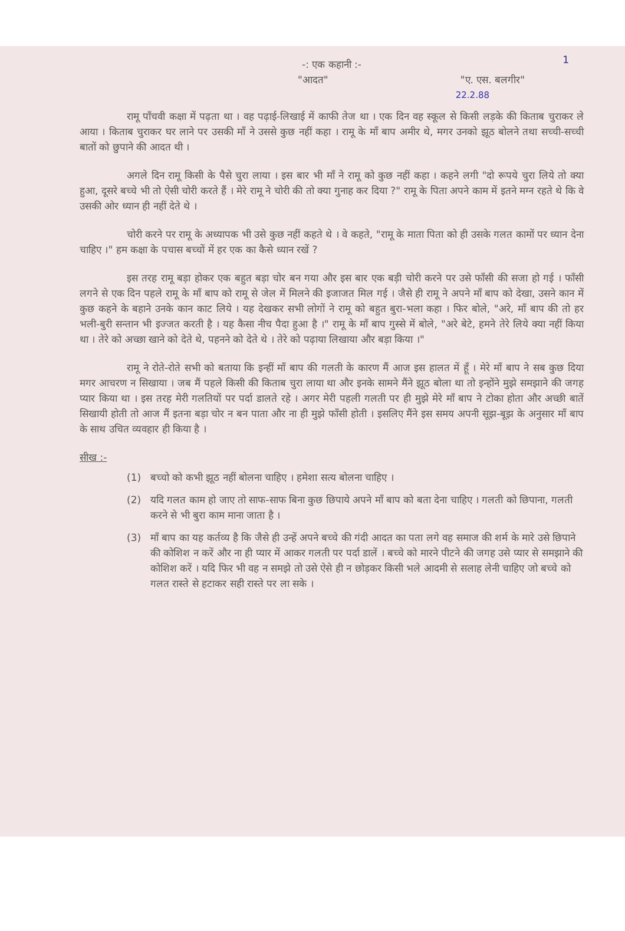1
-: एक कहानी :-
"आदत" "ए. एस. बलगीर"
22.2.88
रामू पाँचवी कक्षा में पढ़ता था । वह पढ़ाई-लिखाई में काफी तेज था । एक दिन वह स्कूल से किसी लड़के की किताब चुराकर ले आया । किताब चुराकर घर लाने पर उसकी माँ ने उससे कुछ नहीं कहा । रामू के माँ बाप अमीर थे, मगर उनको झूठ बोलने तथा सच्ची-सच्ची बातों को छुपाने की आदत थी ।
अगले दिन रामू किसी के पैसे चुरा लाया । इस बार भी माँ ने रामू को कुछ नहीं कहा । कहने लगी "दो रूपये चुरा लिये तो क्या हुआ, दूसरे बच्चे भी तो ऐसी चोरी करते हैं । मेरे रामू ने चोरी की तो क्या गुनाह कर दिया ?" रामू के पिता अपने काम में इतने मग्न रहते थे कि वे उसकी ओर ध्यान ही नहीं देते थे ।
चोरी करने पर रामू के अध्यापक भी उसे कुछ नहीं कहते थे । वे कहते, "रामू के माता पिता को ही उसके गलत कामों पर ध्यान देना चाहिए ।" हम कक्षा के पचास बच्चों में हर एक का कैसे ध्यान रखें ?
इस तरह रामू बड़ा होकर एक बहुत बड़ा चोर बन गया और इस बार एक बड़ी चोरी करने पर उसे फाँसी की सजा हो गई । फाँसी लगने से एक दिन पहले रामू के माँ बाप को रामू से जेल में मिलने की इजाजत मिल गई । जैसे ही रामू ने अपने माँ बाप को देखा, उसने कान में कुछ कहने के बहाने उनके कान काट लिये । यह देखकर सभी लोगों ने रामू को बहुत बुरा-भला कहा । फिर बोले, "अरे, माँ बाप की तो हर भली-बुरी सन्तान भी इज्जत करती है । यह कैसा नीच पैदा हुआ है ।" रामू के माँ बाप गुस्से में बोले, "अरे बेटे, हमने तेरे लिये क्या नहीं किया था । तेरे को अच्छा खाने को देते थे, पहनने को देते थे । तेरे को पढ़ाया लिखाया और बड़ा किया ।"
रामू ने रोते-रोते सभी को बताया कि इन्हीं माँ बाप की गलती के कारण मैं आज इस हालत में हूँ । मेरे माँ बाप ने सब कुछ दिया मगर आचरण न सिखाया । जब मैं पहले किसी की किताब चुरा लाया था और इनके सामने मैंने झूठ बोला था तो इन्होंने मुझे समझाने की जगह प्यार किया था । इस तरह मेरी गलतियों पर पर्दा डालते रहे । अगर मेरी पहली गलती पर ही मुझे मेरे माँ बाप ने टोका होता और अच्छी बातें सिखायी होती तो आज मैं इतना बड़ा चोर न बन पाता और ना ही मुझे फाँसी होती । इसलिए मैंने इस समय अपनी सूझ-बूझ के अनुसार माँ बाप के साथ उचित व्यवहार ही किया है ।
सीख :-
(1) बच्चो को कभी झूठ नहीं बोलना चाहिए । हमेशा सत्य बोलना चाहिए ।
(2) यदि गलत काम हो जाए तो साफ-साफ बिना कुछ छिपाये अपने माँ बाप को बता देना चाहिए । गलती को छिपाना, गलती करने से भी बुरा काम माना जाता है ।
(3) माँ बाप का यह कर्तव्य है कि जैसे ही उन्हें अपने बच्चे की गंदी आदत का पता लगे वह समाज की शर्म के मारे उसे छिपाने की कोशिश न करें और ना ही प्यार में आकर गलती पर पर्दा डालें । बच्चे को मारने पीटने की जगह उसे प्यार से समझाने की कोशिश करें । यदि फिर भी वह न समझे तो उसे ऐसे ही न छोड़कर किसी भले आदमी से सलाह लेनी चाहिए जो बच्चे को गलत रास्ते से हटाकर सही रास्ते पर ला सके ।